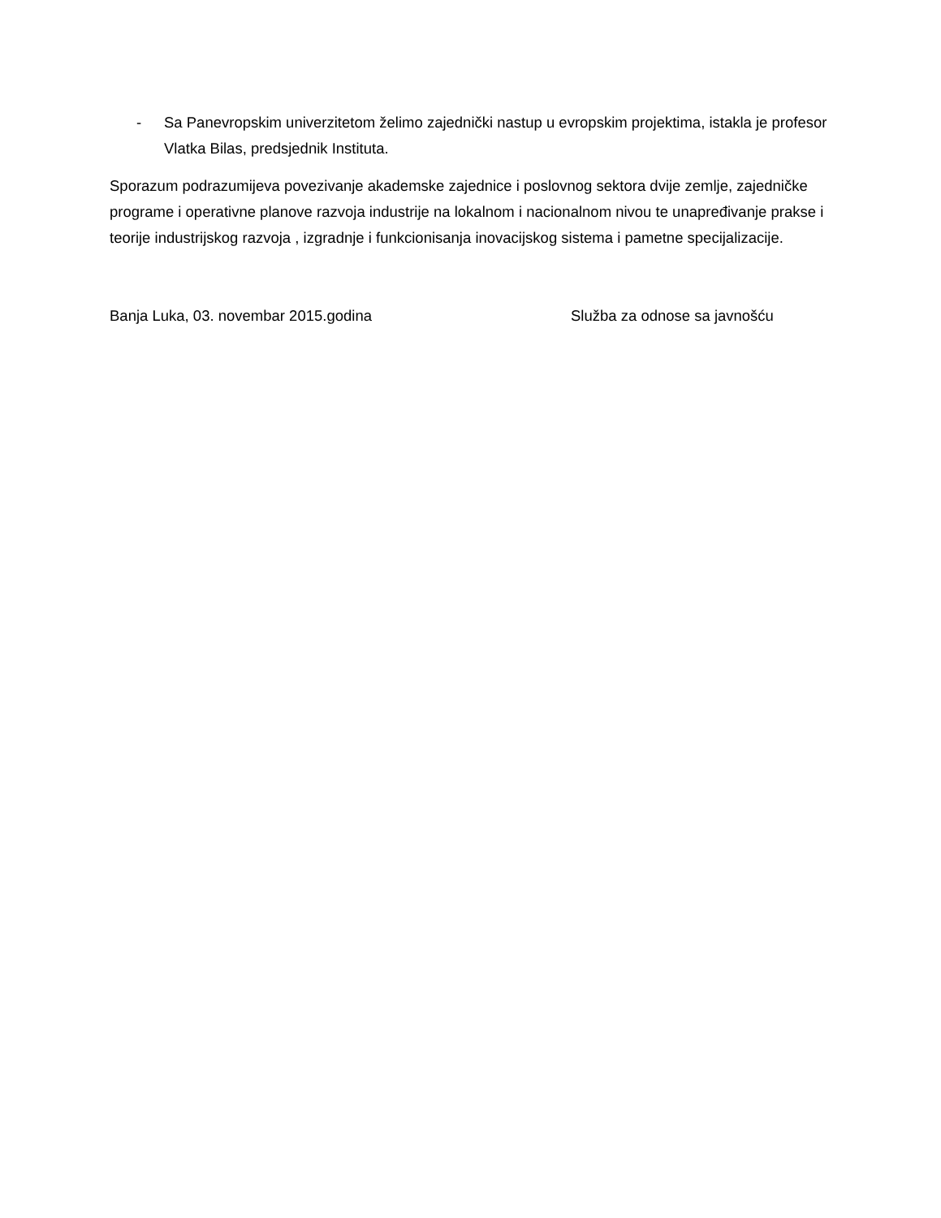- Sa Panevropskim univerzitetom želimo zajednički nastup u evropskim projektima, istakla je profesor Vlatka Bilas, predsjednik Instituta.
Sporazum podrazumijeva povezivanje akademske zajednice i poslovnog sektora dvije zemlje, zajedničke programe i operativne planove razvoja industrije na lokalnom i nacionalnom nivou te unapređivanje prakse i teorije industrijskog razvoja , izgradnje i funkcionisanja inovacijskog sistema i pametne specijalizacije.
Banja Luka, 03. novembar 2015.godina Služba za odnose sa javnošću